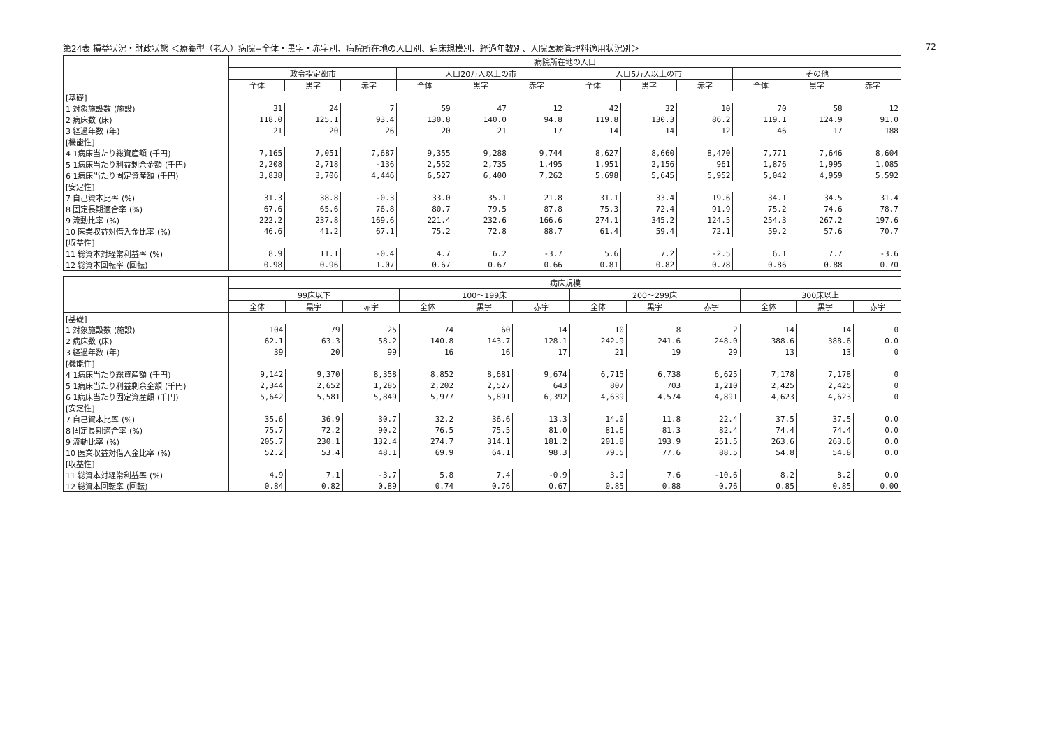第24表 損益状況・財政状態 ＜療養型（老人）病院−全体・黒字・赤字別、病院所在地の人口別、病床規模別、経過年数別、入院医療管理料適用状況別＞ 72
| | 病院所在地の人口 | | | | | | | | | | | |
| --- | --- | --- | --- | --- | --- | --- | --- | --- | --- | --- | --- | --- |
| | 政令指定都市 | | | 人口20万人以上の市 | | | 人口5万人以上の市 | | | その他 | | |
| | 全体 | 黒字 | 赤字 | 全体 | 黒字 | 赤字 | 全体 | 黒字 | 赤字 | 全体 | 黒字 | 赤字 |
| [基礎] | | | | | | | | | | | | |
| 1 対象施設数 (施設) | 31 | 24 | 7 | 59 | 47 | 12 | 42 | 32 | 10 | 70 | 58 | 12 |
| 2 病床数 (床) | 118.0 | 125.1 | 93.4 | 130.8 | 140.0 | 94.8 | 119.8 | 130.3 | 86.2 | 119.1 | 124.9 | 91.0 |
| 3 経過年数 (年) | 21 | 20 | 26 | 20 | 21 | 17 | 14 | 14 | 12 | 46 | 17 | 188 |
| [機能性] | | | | | | | | | | | | |
| 4 1病床当たり総資産額 (千円) | 7,165 | 7,051 | 7,687 | 9,355 | 9,288 | 9,744 | 8,627 | 8,660 | 8,470 | 7,771 | 7,646 | 8,604 |
| 5 1病床当たり利益剰余金額 (千円) | 2,208 | 2,718 | -136 | 2,552 | 2,735 | 1,495 | 1,951 | 2,156 | 961 | 1,876 | 1,995 | 1,085 |
| 6 1病床当たり固定資産額 (千円) | 3,838 | 3,706 | 4,446 | 6,527 | 6,400 | 7,262 | 5,698 | 5,645 | 5,952 | 5,042 | 4,959 | 5,592 |
| [安定性] | | | | | | | | | | | | |
| 7 自己資本比率 (%) | 31.3 | 38.8 | -0.3 | 33.0 | 35.1 | 21.8 | 31.1 | 33.4 | 19.6 | 34.1 | 34.5 | 31.4 |
| 8 固定長期適合率 (%) | 67.6 | 65.6 | 76.8 | 80.7 | 79.5 | 87.8 | 75.3 | 72.4 | 91.9 | 75.2 | 74.6 | 78.7 |
| 9 流動比率 (%) | 222.2 | 237.8 | 169.6 | 221.4 | 232.6 | 166.6 | 274.1 | 345.2 | 124.5 | 254.3 | 267.2 | 197.6 |
| 10 医業収益対借入金比率 (%) | 46.6 | 41.2 | 67.1 | 75.2 | 72.8 | 88.7 | 61.4 | 59.4 | 72.1 | 59.2 | 57.6 | 70.7 |
| [収益性] | | | | | | | | | | | | |
| 11 総資本対経常利益率 (%) | 8.9 | 11.1 | -0.4 | 4.7 | 6.2 | -3.7 | 5.6 | 7.2 | -2.5 | 6.1 | 7.7 | -3.6 |
| 12 総資本回転率 (回転) | 0.98 | 0.96 | 1.07 | 0.67 | 0.67 | 0.66 | 0.81 | 0.82 | 0.78 | 0.86 | 0.88 | 0.70 |
| | 病床規模 | | | | | | | | | | | |
| --- | --- | --- | --- | --- | --- | --- | --- | --- | --- | --- | --- | --- |
| | 99床以下 | | | 100〜199床 | | | 200〜299床 | | | 300床以上 | | |
| | 全体 | 黒字 | 赤字 | 全体 | 黒字 | 赤字 | 全体 | 黒字 | 赤字 | 全体 | 黒字 | 赤字 |
| [基礎] | | | | | | | | | | | | |
| 1 対象施設数 (施設) | 104 | 79 | 25 | 74 | 60 | 14 | 10 | 8 | 2 | 14 | 14 | 0 |
| 2 病床数 (床) | 62.1 | 63.3 | 58.2 | 140.8 | 143.7 | 128.1 | 242.9 | 241.6 | 248.0 | 388.6 | 388.6 | 0.0 |
| 3 経過年数 (年) | 39 | 20 | 99 | 16 | 16 | 17 | 21 | 19 | 29 | 13 | 13 | 0 |
| [機能性] | | | | | | | | | | | | |
| 4 1病床当たり総資産額 (千円) | 9,142 | 9,370 | 8,358 | 8,852 | 8,681 | 9,674 | 6,715 | 6,738 | 6,625 | 7,178 | 7,178 | 0 |
| 5 1病床当たり利益剰余金額 (千円) | 2,344 | 2,652 | 1,285 | 2,202 | 2,527 | 643 | 807 | 703 | 1,210 | 2,425 | 2,425 | 0 |
| 6 1病床当たり固定資産額 (千円) | 5,642 | 5,581 | 5,849 | 5,977 | 5,891 | 6,392 | 4,639 | 4,574 | 4,891 | 4,623 | 4,623 | 0 |
| [安定性] | | | | | | | | | | | | |
| 7 自己資本比率 (%) | 35.6 | 36.9 | 30.7 | 32.2 | 36.6 | 13.3 | 14.0 | 11.8 | 22.4 | 37.5 | 37.5 | 0.0 |
| 8 固定長期適合率 (%) | 75.7 | 72.2 | 90.2 | 76.5 | 75.5 | 81.0 | 81.6 | 81.3 | 82.4 | 74.4 | 74.4 | 0.0 |
| 9 流動比率 (%) | 205.7 | 230.1 | 132.4 | 274.7 | 314.1 | 181.2 | 201.8 | 193.9 | 251.5 | 263.6 | 263.6 | 0.0 |
| 10 医業収益対借入金比率 (%) | 52.2 | 53.4 | 48.1 | 69.9 | 64.1 | 98.3 | 79.5 | 77.6 | 88.5 | 54.8 | 54.8 | 0.0 |
| [収益性] | | | | | | | | | | | | |
| 11 総資本対経常利益率 (%) | 4.9 | 7.1 | -3.7 | 5.8 | 7.4 | -0.9 | 3.9 | 7.6 | -10.6 | 8.2 | 8.2 | 0.0 |
| 12 総資本回転率 (回転) | 0.84 | 0.82 | 0.89 | 0.74 | 0.76 | 0.67 | 0.85 | 0.88 | 0.76 | 0.85 | 0.85 | 0.00 |